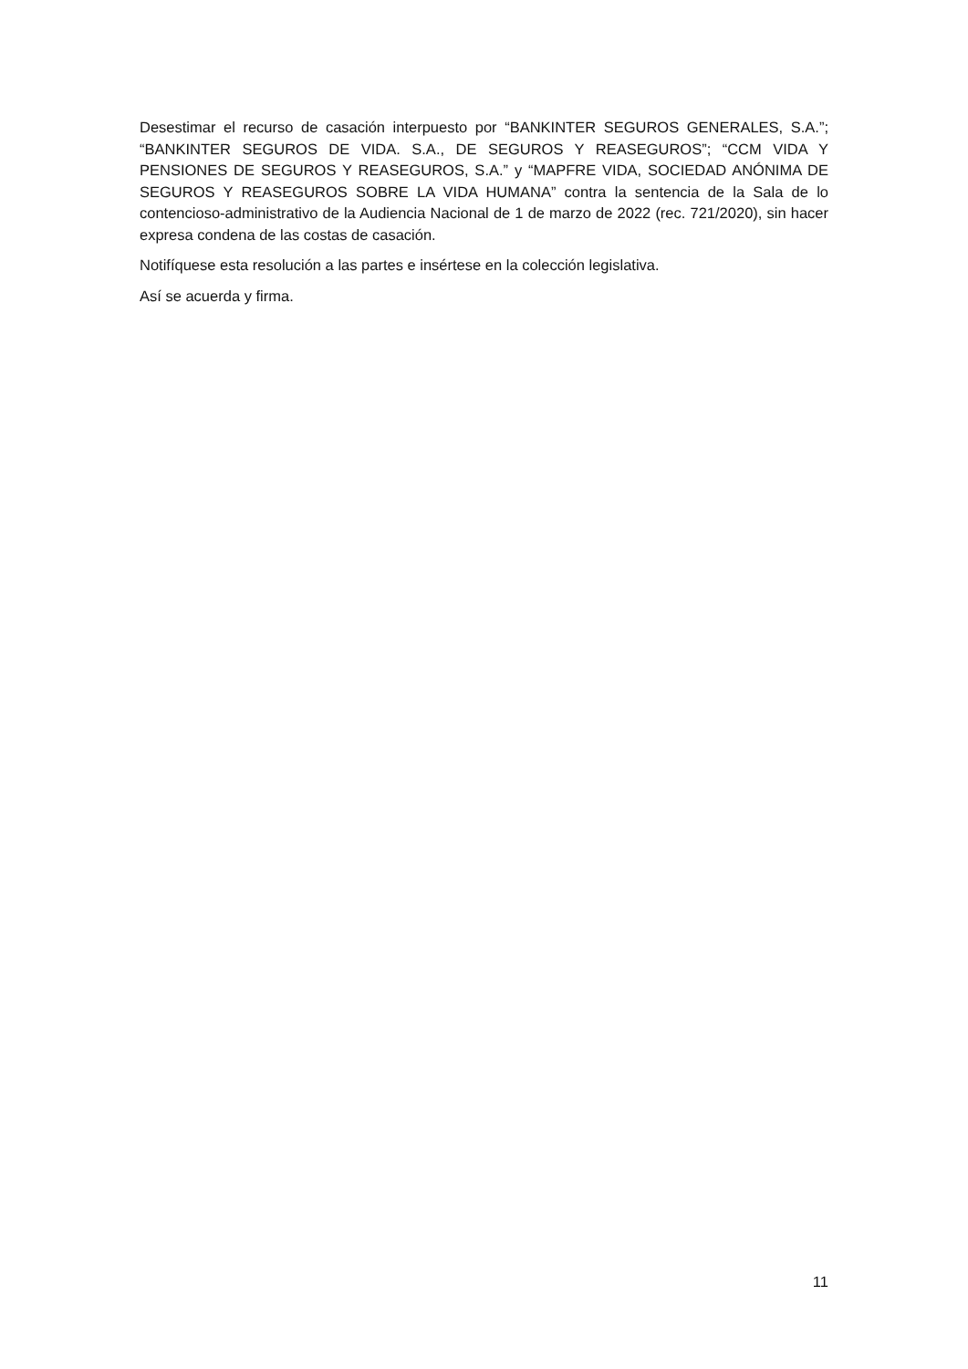Desestimar el recurso de casación interpuesto por “BANKINTER SEGUROS GENERALES, S.A.”; “BANKINTER SEGUROS DE VIDA. S.A., DE SEGUROS Y REASEGUROS”; “CCM VIDA Y PENSIONES DE SEGUROS Y REASEGUROS, S.A.” y “MAPFRE VIDA, SOCIEDAD ANÓNIMA DE SEGUROS Y REASEGUROS SOBRE LA VIDA HUMANA” contra la sentencia de la Sala de lo contencioso-administrativo de la Audiencia Nacional de 1 de marzo de 2022 (rec. 721/2020), sin hacer expresa condena de las costas de casación.
Notifíquese esta resolución a las partes e insértese en la colección legislativa.
Así se acuerda y firma.
11